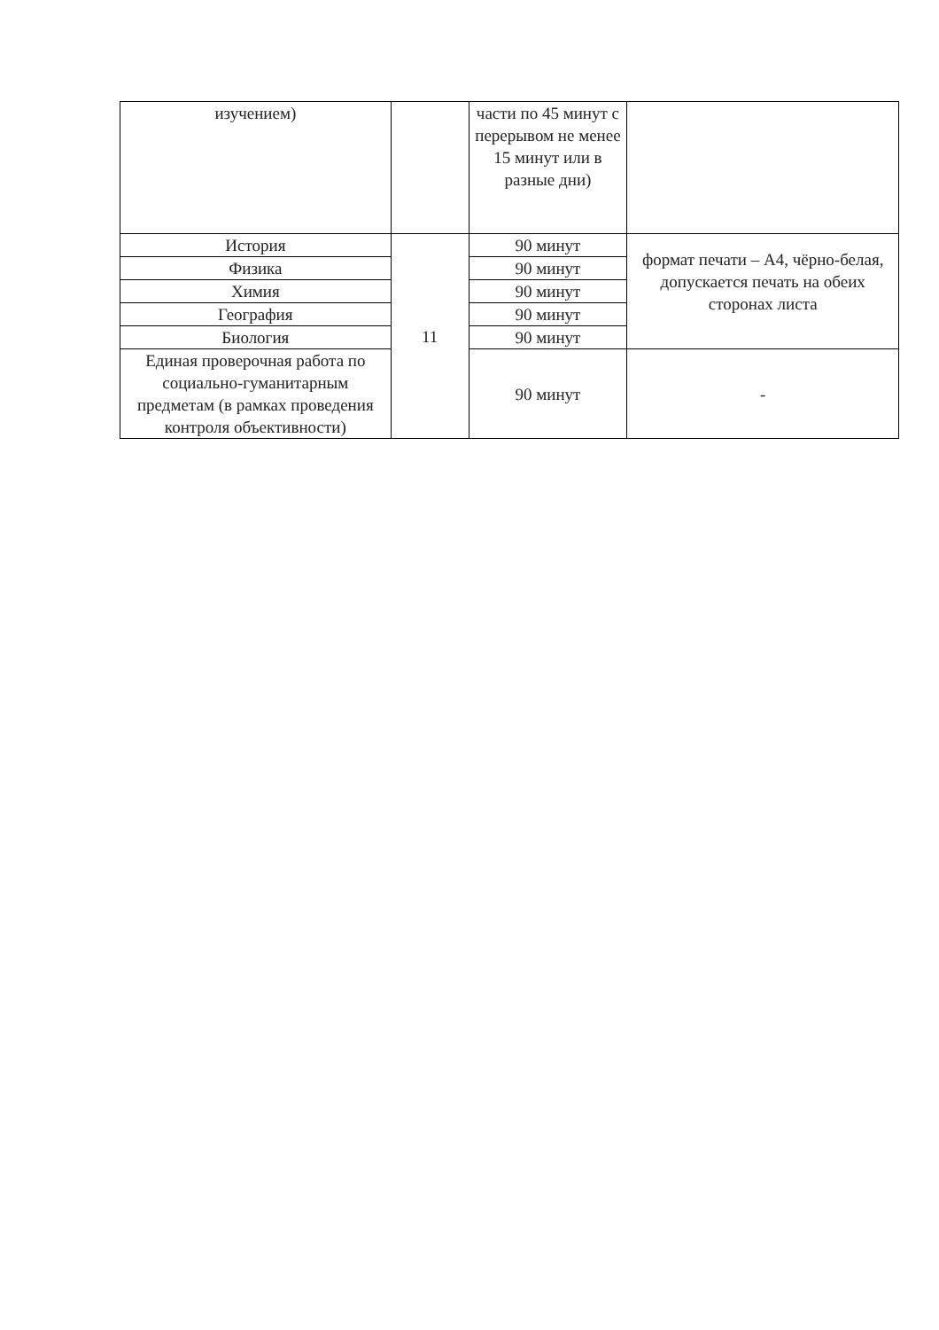| изучением) | | части по 45 минут с перерывом не менее 15 минут или в разные дни) | |
| История | 11 | 90 минут | формат печати – А4, чёрно-белая, допускается печать на обеих сторонах листа |
| Физика | | 90 минут | |
| Химия | | 90 минут | |
| География | | 90 минут | |
| Биология | | 90 минут | |
| Единая проверочная работа по социально-гуманитарным предметам (в рамках проведения контроля объективности) | | 90 минут | - |